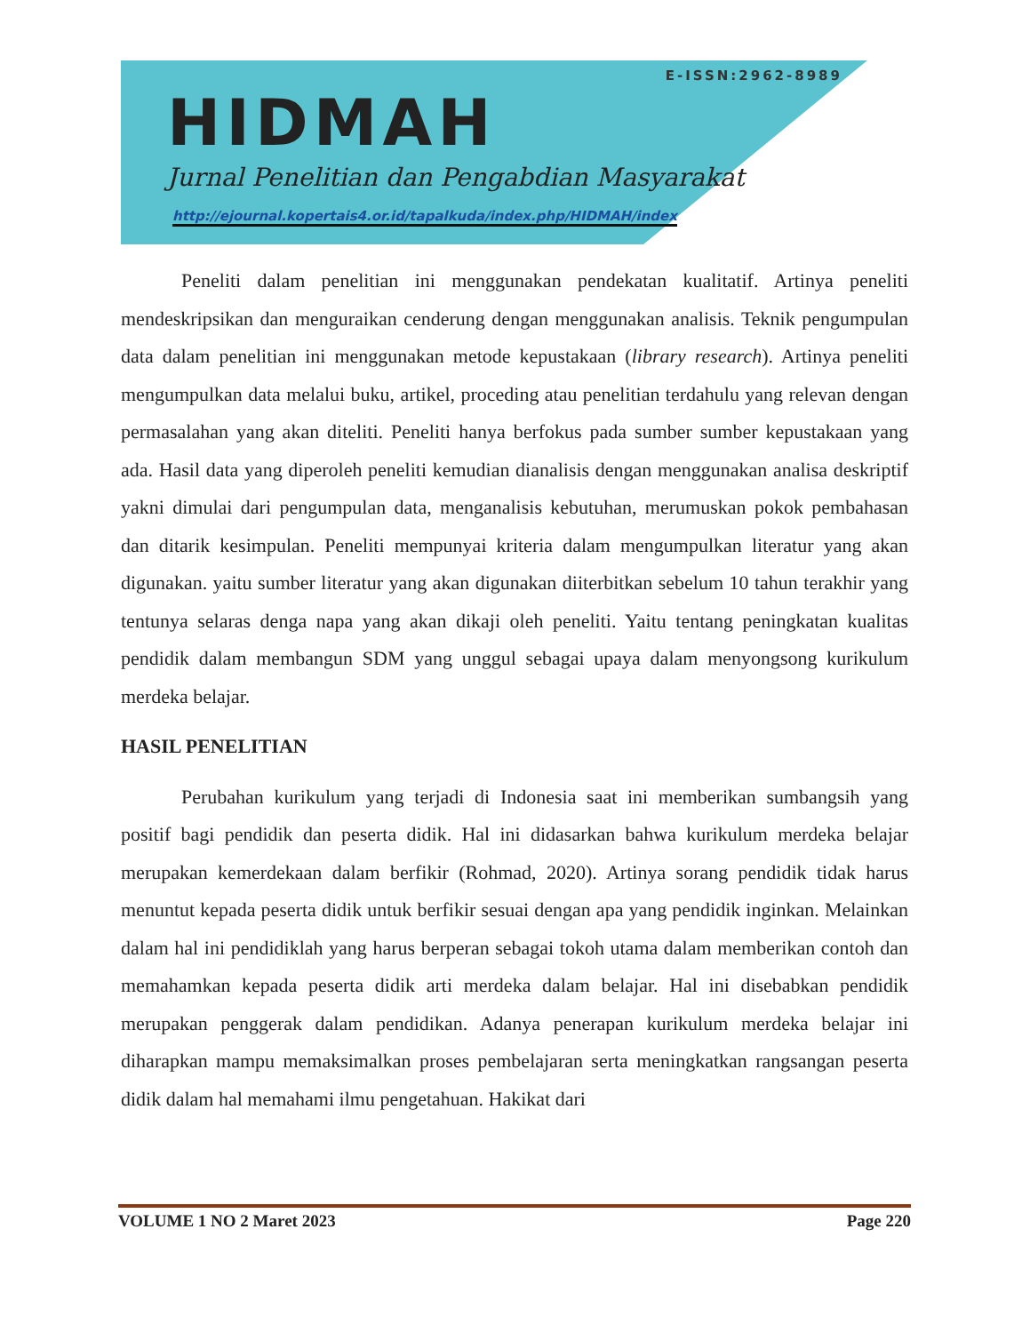E-ISSN:2962-8989
HIDMAH
Jurnal Penelitian dan Pengabdian Masyarakat
http://ejournal.kopertais4.or.id/tapalkuda/index.php/HIDMAH/index
Peneliti dalam penelitian ini menggunakan pendekatan kualitatif. Artinya peneliti mendeskripsikan dan menguraikan cenderung dengan menggunakan analisis. Teknik pengumpulan data dalam penelitian ini menggunakan metode kepustakaan (library research). Artinya peneliti mengumpulkan data melalui buku, artikel, proceding atau penelitian terdahulu yang relevan dengan permasalahan yang akan diteliti. Peneliti hanya berfokus pada sumber sumber kepustakaan yang ada. Hasil data yang diperoleh peneliti kemudian dianalisis dengan menggunakan analisa deskriptif yakni dimulai dari pengumpulan data, menganalisis kebutuhan, merumuskan pokok pembahasan dan ditarik kesimpulan. Peneliti mempunyai kriteria dalam mengumpulkan literatur yang akan digunakan. yaitu sumber literatur yang akan digunakan diiterbitkan sebelum 10 tahun terakhir yang tentunya selaras denga napa yang akan dikaji oleh peneliti. Yaitu tentang peningkatan kualitas pendidik dalam membangun SDM yang unggul sebagai upaya dalam menyongsong kurikulum merdeka belajar.
HASIL PENELITIAN
Perubahan kurikulum yang terjadi di Indonesia saat ini memberikan sumbangsih yang positif bagi pendidik dan peserta didik. Hal ini didasarkan bahwa kurikulum merdeka belajar merupakan kemerdekaan dalam berfikir (Rohmad, 2020). Artinya sorang pendidik tidak harus menuntut kepada peserta didik untuk berfikir sesuai dengan apa yang pendidik inginkan. Melainkan dalam hal ini pendidiklah yang harus berperan sebagai tokoh utama dalam memberikan contoh dan memahamkan kepada peserta didik arti merdeka dalam belajar. Hal ini disebabkan pendidik merupakan penggerak dalam pendidikan. Adanya penerapan kurikulum merdeka belajar ini diharapkan mampu memaksimalkan proses pembelajaran serta meningkatkan rangsangan peserta didik dalam hal memahami ilmu pengetahuan. Hakikat dari
VOLUME 1 NO 2 Maret 2023 Page 220